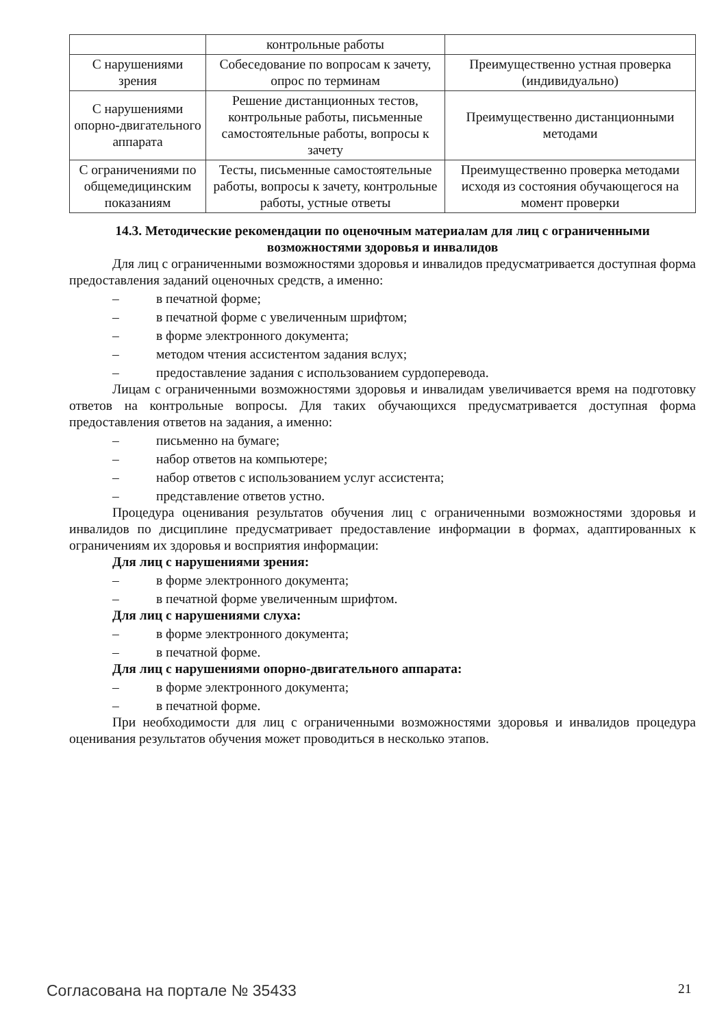| | контрольные работы | |
| С нарушениями зрения | Собеседование по вопросам к зачету, опрос по терминам | Преимущественно устная проверка (индивидуально) |
| С нарушениями опорно-двигательного аппарата | Решение дистанционных тестов, контрольные работы, письменные самостоятельные работы, вопросы к зачету | Преимущественно дистанционными методами |
| С ограничениями по общемедицинским показаниям | Тесты, письменные самостоятельные работы, вопросы к зачету, контрольные работы, устные ответы | Преимущественно проверка методами исходя из состояния обучающегося на момент проверки |
14.3. Методические рекомендации по оценочным материалам для лиц с ограниченными возможностями здоровья и инвалидов
Для лиц с ограниченными возможностями здоровья и инвалидов предусматривается доступная форма предоставления заданий оценочных средств, а именно:
– в печатной форме;
– в печатной форме с увеличенным шрифтом;
– в форме электронного документа;
– методом чтения ассистентом задания вслух;
– предоставление задания с использованием сурдоперевода.
Лицам с ограниченными возможностями здоровья и инвалидам увеличивается время на подготовку ответов на контрольные вопросы. Для таких обучающихся предусматривается доступная форма предоставления ответов на задания, а именно:
– письменно на бумаге;
– набор ответов на компьютере;
– набор ответов с использованием услуг ассистента;
– представление ответов устно.
Процедура оценивания результатов обучения лиц с ограниченными возможностями здоровья и инвалидов по дисциплине предусматривает предоставление информации в формах, адаптированных к ограничениям их здоровья и восприятия информации:
Для лиц с нарушениями зрения:
– в форме электронного документа;
– в печатной форме увеличенным шрифтом.
Для лиц с нарушениями слуха:
– в форме электронного документа;
– в печатной форме.
Для лиц с нарушениями опорно-двигательного аппарата:
– в форме электронного документа;
– в печатной форме.
При необходимости для лиц с ограниченными возможностями здоровья и инвалидов процедура оценивания результатов обучения может проводиться в несколько этапов.
Согласована на портале № 35433 21